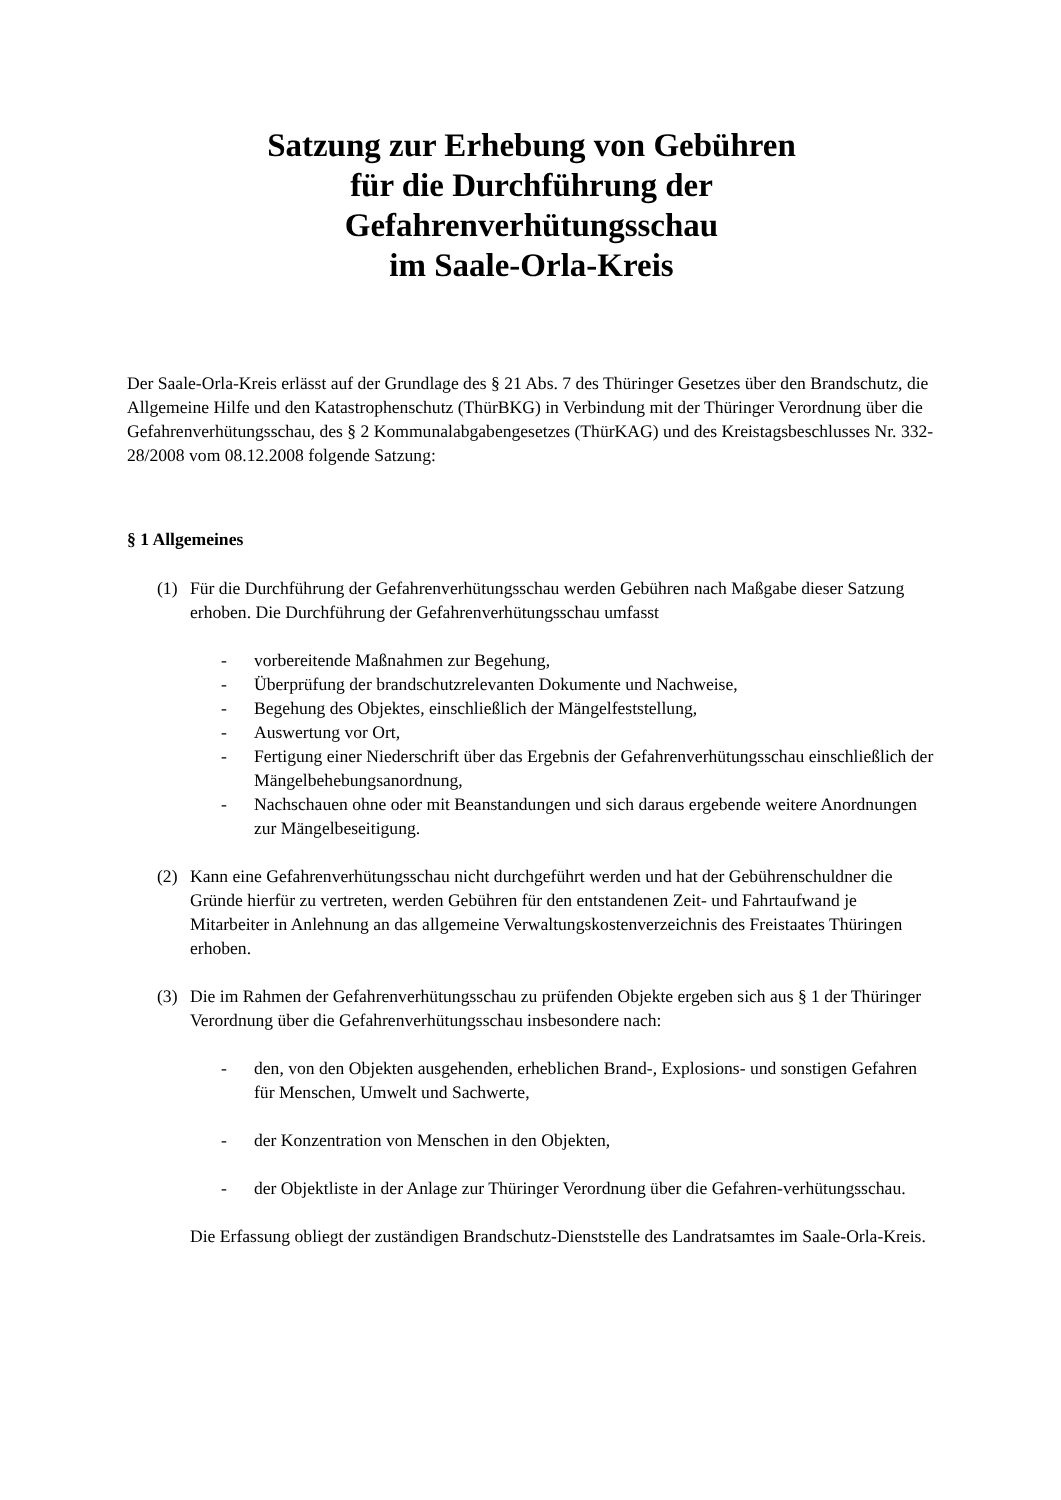Satzung zur Erhebung von Gebühren
für die Durchführung der
Gefahrenverhütungsschau
im Saale-Orla-Kreis
Der Saale-Orla-Kreis erlässt auf der Grundlage des § 21 Abs. 7 des Thüringer Gesetzes über den Brandschutz, die Allgemeine Hilfe und den Katastrophenschutz (ThürBKG) in Verbindung mit der Thüringer Verordnung über die Gefahrenverhütungsschau, des § 2 Kommunalabgabengesetzes (ThürKAG) und des Kreistagsbeschlusses Nr. 332-28/2008 vom 08.12.2008 folgende Satzung:
§ 1 Allgemeines
(1) Für die Durchführung der Gefahrenverhütungsschau werden Gebühren nach Maßgabe dieser Satzung erhoben. Die Durchführung der Gefahrenverhütungsschau umfasst
- vorbereitende Maßnahmen zur Begehung,
- Überprüfung der brandschutzrelevanten Dokumente und Nachweise,
- Begehung des Objektes, einschließlich der Mängelfeststellung,
- Auswertung vor Ort,
- Fertigung einer Niederschrift über das Ergebnis der Gefahrenverhütungsschau einschließlich der Mängelbehebungsanordnung,
- Nachschauen ohne oder mit Beanstandungen und sich daraus ergebende weitere Anordnungen zur Mängelbeseitigung.
(2) Kann eine Gefahrenverhütungsschau nicht durchgeführt werden und hat der Gebührenschuldner die Gründe hierfür zu vertreten, werden Gebühren für den entstandenen Zeit- und Fahrtaufwand je Mitarbeiter in Anlehnung an das allgemeine Verwaltungskostenverzeichnis des Freistaates Thüringen erhoben.
(3) Die im Rahmen der Gefahrenverhütungsschau zu prüfenden Objekte ergeben sich aus § 1 der Thüringer Verordnung über die Gefahrenverhütungsschau insbesondere nach:
- den, von den Objekten ausgehenden, erheblichen Brand-, Explosions- und sonstigen Gefahren für Menschen, Umwelt und Sachwerte,
- der Konzentration von Menschen in den Objekten,
- der Objektliste in der Anlage zur Thüringer Verordnung über die Gefahren-verhütungsschau.
Die Erfassung obliegt der zuständigen Brandschutz-Dienststelle des Landratsamtes im Saale-Orla-Kreis.